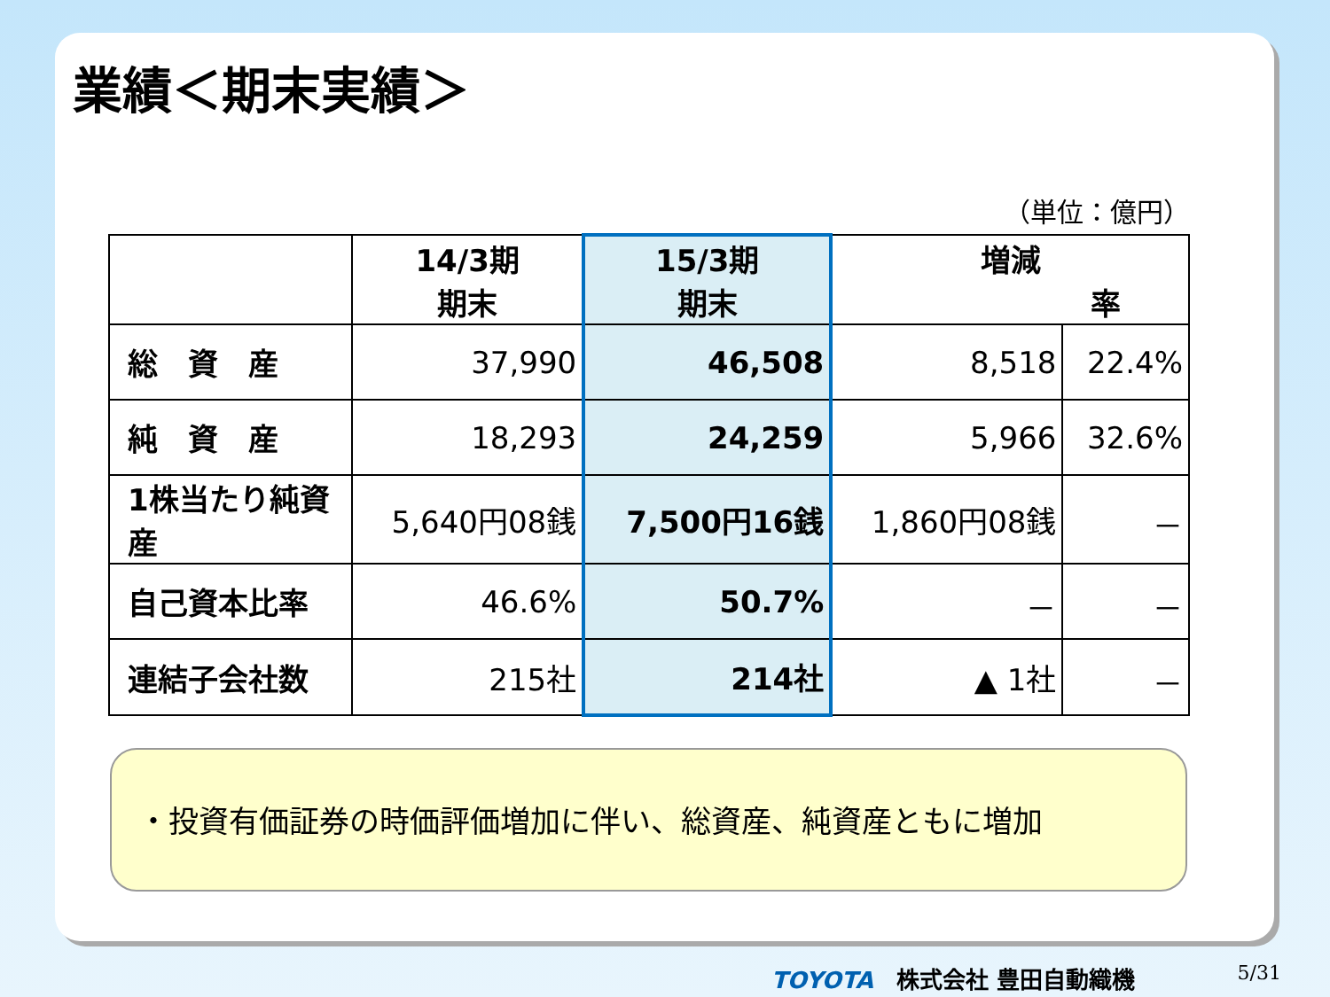業績＜期末実績＞
（単位：億円）
| | 14/3期 期末 | 15/3期 期末 | 増減 率 | |
| --- | --- | --- | --- | --- |
| 総 資 産 | 37,990 | 46,508 | 8,518 | 22.4% |
| 純 資 産 | 18,293 | 24,259 | 5,966 | 32.6% |
| 1株当たり純資産 | 5,640円08銭 | 7,500円16銭 | 1,860円08銭 | － |
| 自己資本比率 | 46.6% | 50.7% | － | － |
| 連結子会社数 | 215社 | 214社 | ▲ 1社 | － |
・投資有価証券の時価評価増加に伴い、総資産、純資産ともに増加
TOYOTA　株式会社 豊田自動織機 5/31